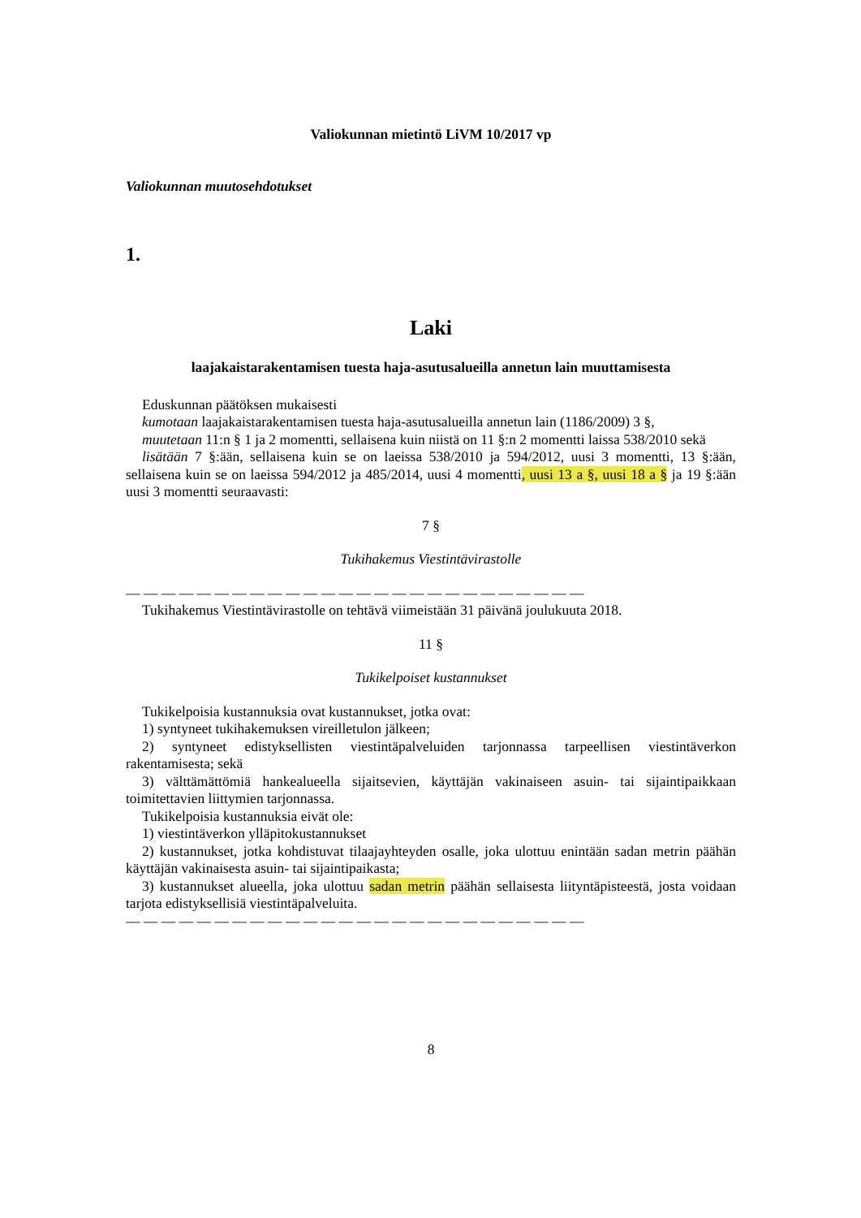Valiokunnan mietintö LiVM 10/2017 vp
Valiokunnan muutosehdotukset
1.
Laki
laajakaistarakentamisen tuesta haja-asutusalueilla annetun lain muuttamisesta
Eduskunnan päätöksen mukaisesti
kumotaan laajakaistarakentamisen tuesta haja-asutusalueilla annetun lain (1186/2009) 3 §,
muutetaan 11:n § 1 ja 2 momentti, sellaisena kuin niistä on 11 §:n 2 momentti laissa 538/2010 sekä
lisätään 7 §:ään, sellaisena kuin se on laeissa 538/2010 ja 594/2012, uusi 3 momentti, 13 §:ään, sellaisena kuin se on laeissa 594/2012 ja 485/2014, uusi 4 momentti, uusi 13 a §, uusi 18 a § ja 19 §:ään uusi 3 momentti seuraavasti:
7 §
Tukihakemus Viestintävirastolle
— — — — — — — — — — — — — — — — — — — — — — — — — —
Tukihakemus Viestintävirastolle on tehtävä viimeistään 31 päivänä joulukuuta 2018.
11 §
Tukikelpoiset kustannukset
Tukikelpoisia kustannuksia ovat kustannukset, jotka ovat:
1) syntyneet tukihakemuksen vireilletulon jälkeen;
2) syntyneet edistyksellisten viestintäpalveluiden tarjonnassa tarpeellisen viestintäverkon rakentamisesta; sekä
3) välttämättömiä hankealueella sijaitsevien, käyttäjän vakinaiseen asuin- tai sijaintipaikkaan toimitettavien liittymien tarjonnassa.
Tukikelpoisia kustannuksia eivät ole:
1) viestintäverkon ylläpitokustannukset
2) kustannukset, jotka kohdistuvat tilaajayhteyden osalle, joka ulottuu enintään sadan metrin päähän käyttäjän vakinaisesta asuin- tai sijaintipaikasta;
3) kustannukset alueella, joka ulottuu sadan metrin päähän sellaisesta liityntäpisteestä, josta voidaan tarjota edistyksellisiä viestintäpalveluita.
— — — — — — — — — — — — — — — — — — — — — — — — — —
8